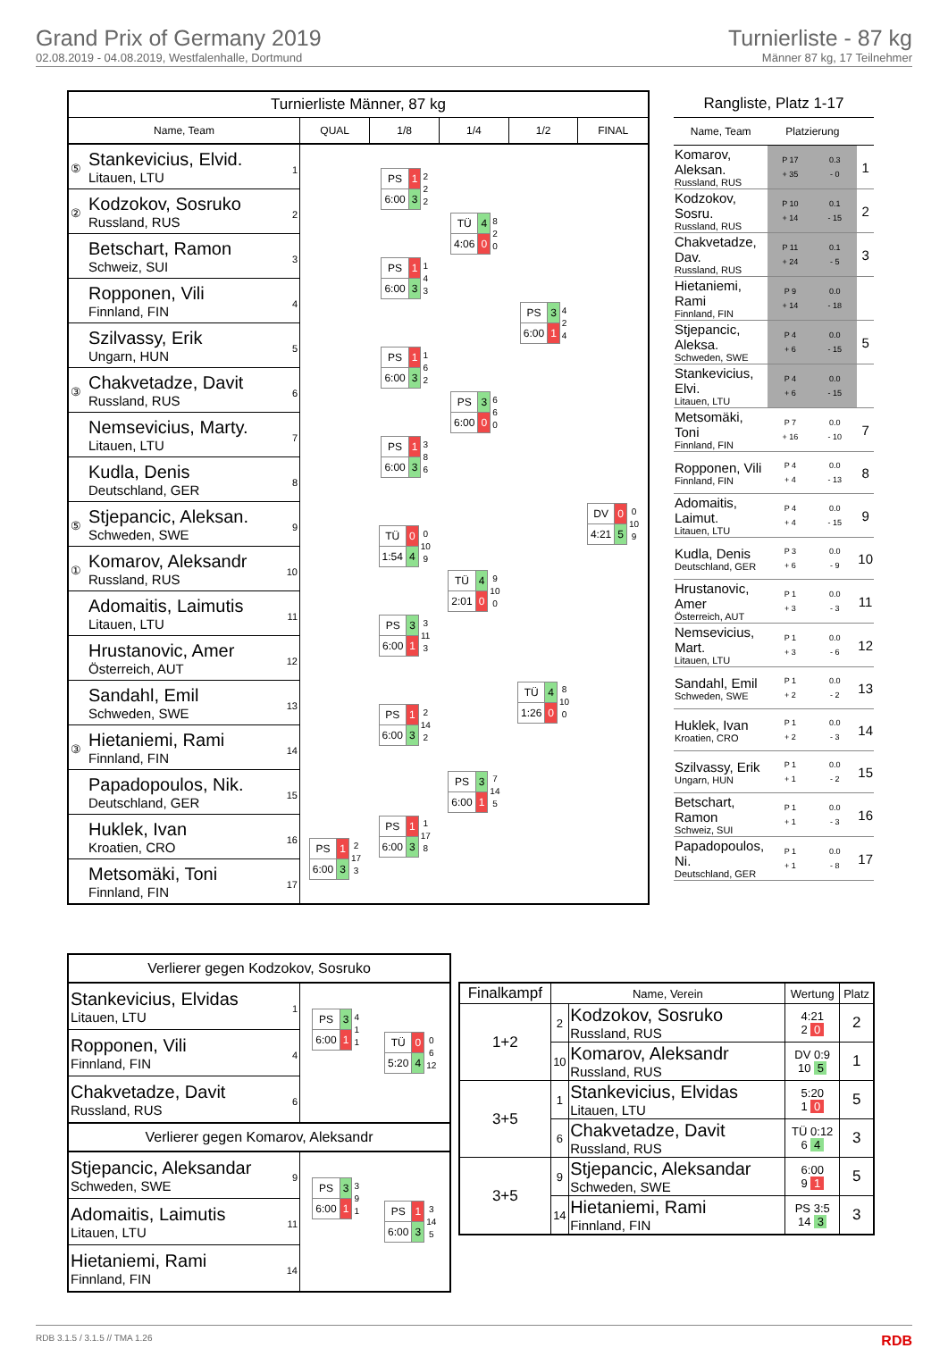Grand Prix of Germany 2019
02.08.2019 - 04.08.2019, Westfalenhalle, Dortmund
Turnierliste - 87 kg
Männer 87 kg, 17 Teilnehmer
| Turnierliste Männer, 87 kg | | | | | |
| --- | --- | --- | --- | --- | --- |
| Name, Team | QUAL | 1/8 | 1/4 | 1/2 | FINAL |
| ⑤ Stankevicius, Elvid. Litauen, LTU 1 | | / PS / 1 / / 6:00 / 3 / 2 2 2 | / TÜ / 4 / / 4:06 / 0 / 8 2 0 | / PS / 3 / / 6:00 / 1 / 4 2 4 | / DV / 0 / / 4:21 / 5 / 0 10 9 |
| ② Kodzokov, Sosruko Russland, RUS 2 | | | | | |
| Betschart, Ramon Schweiz, SUI 3 | | / PS / 1 / / 6:00 / 3 / 1 4 3 | | | |
| Ropponen, Vili Finnland, FIN 4 | | | | | |
| Szilvassy, Erik Ungarn, HUN 5 | | / PS / 1 / / 6:00 / 3 / 1 6 2 | / PS / 3 / / 6:00 / 0 / 6 6 0 | | |
| ③ Chakvetadze, Davit Russland, RUS 6 | | | | | |
| Nemsevicius, Marty. Litauen, LTU 7 | | / PS / 1 / / 6:00 / 3 / 3 8 6 | | | |
| Kudla, Denis Deutschland, GER 8 | | | | | |
| ⑤ Stjepancic, Aleksan. Schweden, SWE 9 | | / TÜ / 0 / / 1:54 / 4 / 0 10 9 | / TÜ / 4 / / 2:01 / 0 / 9 10 0 | / TÜ / 4 / / 1:26 / 0 / 8 10 0 | |
| ① Komarov, Aleksandr Russland, RUS 10 | | | | | |
| Adomaitis, Laimutis Litauen, LTU 11 | | / PS / 3 / / 6:00 / 1 / 3 11 3 | | | |
| Hrustanovic, Amer Österreich, AUT 12 | | | | | |
| Sandahl, Emil Schweden, SWE 13 | | / PS / 1 / / 6:00 / 3 / 2 14 2 | / PS / 3 / / 6:00 / 1 / 7 14 5 | | |
| ③ Hietaniemi, Rami Finnland, FIN 14 | | | | | |
| Papadopoulos, Nik. Deutschland, GER 15 | | / PS / 1 / / 6:00 / 3 / 1 17 8 | | | |
| Huklek, Ivan Kroatien, CRO 16 | / PS / 1 / / 6:00 / 3 / 2 17 3 | | | | |
| Metsomäki, Toni Finnland, FIN 17 | | | | | |
| Rangliste, Platz 1-17 | | | |
| Name, Team | Platzierung | | |
| Komarov, Aleksan. Russland, RUS | P 17 + 35 | 0.3 - 0 | 1 |
| Kodzokov, Sosru. Russland, RUS | P 10 + 14 | 0.1 - 15 | 2 |
| Chakvetadze, Dav. Russland, RUS | P 11 + 24 | 0.1 - 5 | 3 |
| Hietaniemi, Rami Finnland, FIN | P 9 + 14 | 0.0 - 18 | |
| Stjepancic, Aleksa. Schweden, SWE | P 4 + 6 | 0.0 - 15 | 5 |
| Stankevicius, Elvi. Litauen, LTU | P 4 + 6 | 0.0 - 15 | |
| Metsomäki, Toni Finnland, FIN | P 7 + 16 | 0.0 - 10 | 7 |
| Ropponen, Vili Finnland, FIN | P 4 + 4 | 0.0 - 13 | 8 |
| Adomaitis, Laimut. Litauen, LTU | P 4 + 4 | 0.0 - 15 | 9 |
| Kudla, Denis Deutschland, GER | P 3 + 6 | 0.0 - 9 | 10 |
| Hrustanovic, Amer Österreich, AUT | P 1 + 3 | 0.0 - 3 | 11 |
| Nemsevicius, Mart. Litauen, LTU | P 1 + 3 | 0.0 - 6 | 12 |
| Sandahl, Emil Schweden, SWE | P 1 + 2 | 0.0 - 2 | 13 |
| Huklek, Ivan Kroatien, CRO | P 1 + 2 | 0.0 - 3 | 14 |
| Szilvassy, Erik Ungarn, HUN | P 1 + 1 | 0.0 - 2 | 15 |
| Betschart, Ramon Schweiz, SUI | P 1 + 1 | 0.0 - 3 | 16 |
| Papadopoulos, Ni. Deutschland, GER | P 1 + 1 | 0.0 - 8 | 17 |
| Verlierer gegen Kodzokov, Sosruko | | |
| Stankevicius, Elvidas Litauen, LTU 1 | / PS / 3 / / 6:00 / 1 / 4 1 1 | / TÜ / 0 / / 5:20 / 4 / 0 6 12 |
| Ropponen, Vili Finnland, FIN 4 | | |
| Chakvetadze, Davit Russland, RUS 6 | | |
| Verlierer gegen Komarov, Aleksandr | | |
| Stjepancic, Aleksandar Schweden, SWE 9 | / PS / 3 / / 6:00 / 1 / 3 9 1 | / PS / 1 / / 6:00 / 3 / 3 14 5 |
| Adomaitis, Laimutis Litauen, LTU 11 | | |
| Hietaniemi, Rami Finnland, FIN 14 | | |
| Finalkampf | Name, Verein | | Wertung | Platz |
| --- | --- | --- | --- | --- |
| 1+2 | 2 | Kodzokov, Sosruko Russland, RUS | 4:21 2 0 | 2 |
| | 10 | Komarov, Aleksandr Russland, RUS | DV 0:9 10 5 | 1 |
| 3+5 | 1 | Stankevicius, Elvidas Litauen, LTU | 5:20 1 0 | 5 |
| | 6 | Chakvetadze, Davit Russland, RUS | TÜ 0:12 6 4 | 3 |
| 3+5 | 9 | Stjepancic, Aleksandar Schweden, SWE | 6:00 9 1 | 5 |
| | 14 | Hietaniemi, Rami Finnland, FIN | PS 3:5 14 3 | 3 |
RDB 3.1.5 / 3.1.5 // TMA 1.26 RDB